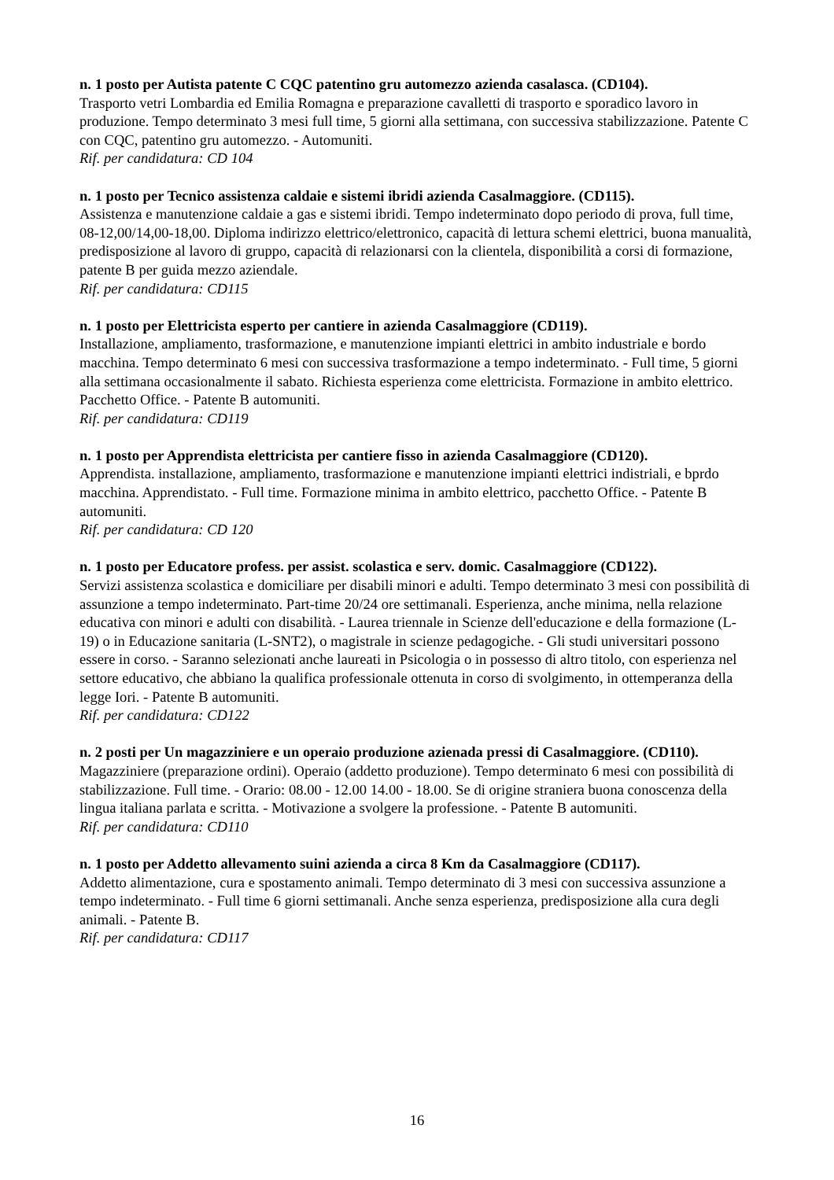n. 1 posto per Autista patente C CQC patentino gru automezzo azienda casalasca. (CD104).
Trasporto vetri Lombardia ed Emilia Romagna e preparazione cavalletti di trasporto e sporadico lavoro in produzione. Tempo determinato 3 mesi full time, 5 giorni alla settimana, con successiva stabilizzazione. Patente C con CQC, patentino gru automezzo. - Automuniti.
Rif. per candidatura: CD 104
n. 1 posto per Tecnico assistenza caldaie e sistemi ibridi azienda Casalmaggiore. (CD115).
Assistenza e manutenzione caldaie a gas e sistemi ibridi. Tempo indeterminato dopo periodo di prova, full time, 08-12,00/14,00-18,00. Diploma indirizzo elettrico/elettronico, capacità di lettura schemi elettrici, buona manualità, predisposizione al lavoro di gruppo, capacità di relazionarsi con la clientela, disponibilità a corsi di formazione, patente B per guida mezzo aziendale.
Rif. per candidatura: CD115
n. 1 posto per Elettricista esperto per cantiere in azienda Casalmaggiore (CD119).
Installazione, ampliamento, trasformazione, e manutenzione impianti elettrici in ambito industriale e bordo macchina. Tempo determinato 6 mesi con successiva trasformazione a tempo indeterminato. - Full time, 5 giorni alla settimana occasionalmente il sabato. Richiesta esperienza come elettricista. Formazione in ambito elettrico. Pacchetto Office. - Patente B automuniti.
Rif. per candidatura: CD119
n. 1 posto per Apprendista elettricista per cantiere fisso in azienda Casalmaggiore (CD120).
Apprendista. installazione, ampliamento, trasformazione e manutenzione impianti elettrici indistriali, e bprdo macchina. Apprendistato. - Full time. Formazione minima in ambito elettrico, pacchetto Office. - Patente B automuniti.
Rif. per candidatura: CD 120
n. 1 posto per Educatore profess. per assist. scolastica e serv. domic. Casalmaggiore (CD122).
Servizi assistenza scolastica e domiciliare per disabili minori e adulti. Tempo determinato 3 mesi con possibilità di assunzione a tempo indeterminato. Part-time 20/24 ore settimanali. Esperienza, anche minima, nella relazione educativa con minori e adulti con disabilità. - Laurea triennale in Scienze dell'educazione e della formazione (L-19) o in Educazione sanitaria (L-SNT2), o magistrale in scienze pedagogiche. - Gli studi universitari possono essere in corso. - Saranno selezionati anche laureati in Psicologia o in possesso di altro titolo, con esperienza nel settore educativo, che abbiano la qualifica professionale ottenuta in corso di svolgimento, in ottemperanza della legge Iori. - Patente B automuniti.
Rif. per candidatura: CD122
n. 2 posti per Un magazziniere e un operaio produzione azienada pressi di Casalmaggiore. (CD110).
Magazziniere (preparazione ordini). Operaio (addetto produzione). Tempo determinato 6 mesi con possibilità di stabilizzazione. Full time. - Orario: 08.00 - 12.00 14.00 - 18.00. Se di origine straniera buona conoscenza della lingua italiana parlata e scritta. - Motivazione a svolgere la professione. - Patente B automuniti.
Rif. per candidatura: CD110
n. 1 posto per Addetto allevamento suini azienda a circa 8 Km da Casalmaggiore (CD117).
Addetto alimentazione, cura e spostamento animali. Tempo determinato di 3 mesi con successiva assunzione a tempo indeterminato. - Full time 6 giorni settimanali. Anche senza esperienza, predisposizione alla cura degli animali. - Patente B.
Rif. per candidatura: CD117
16